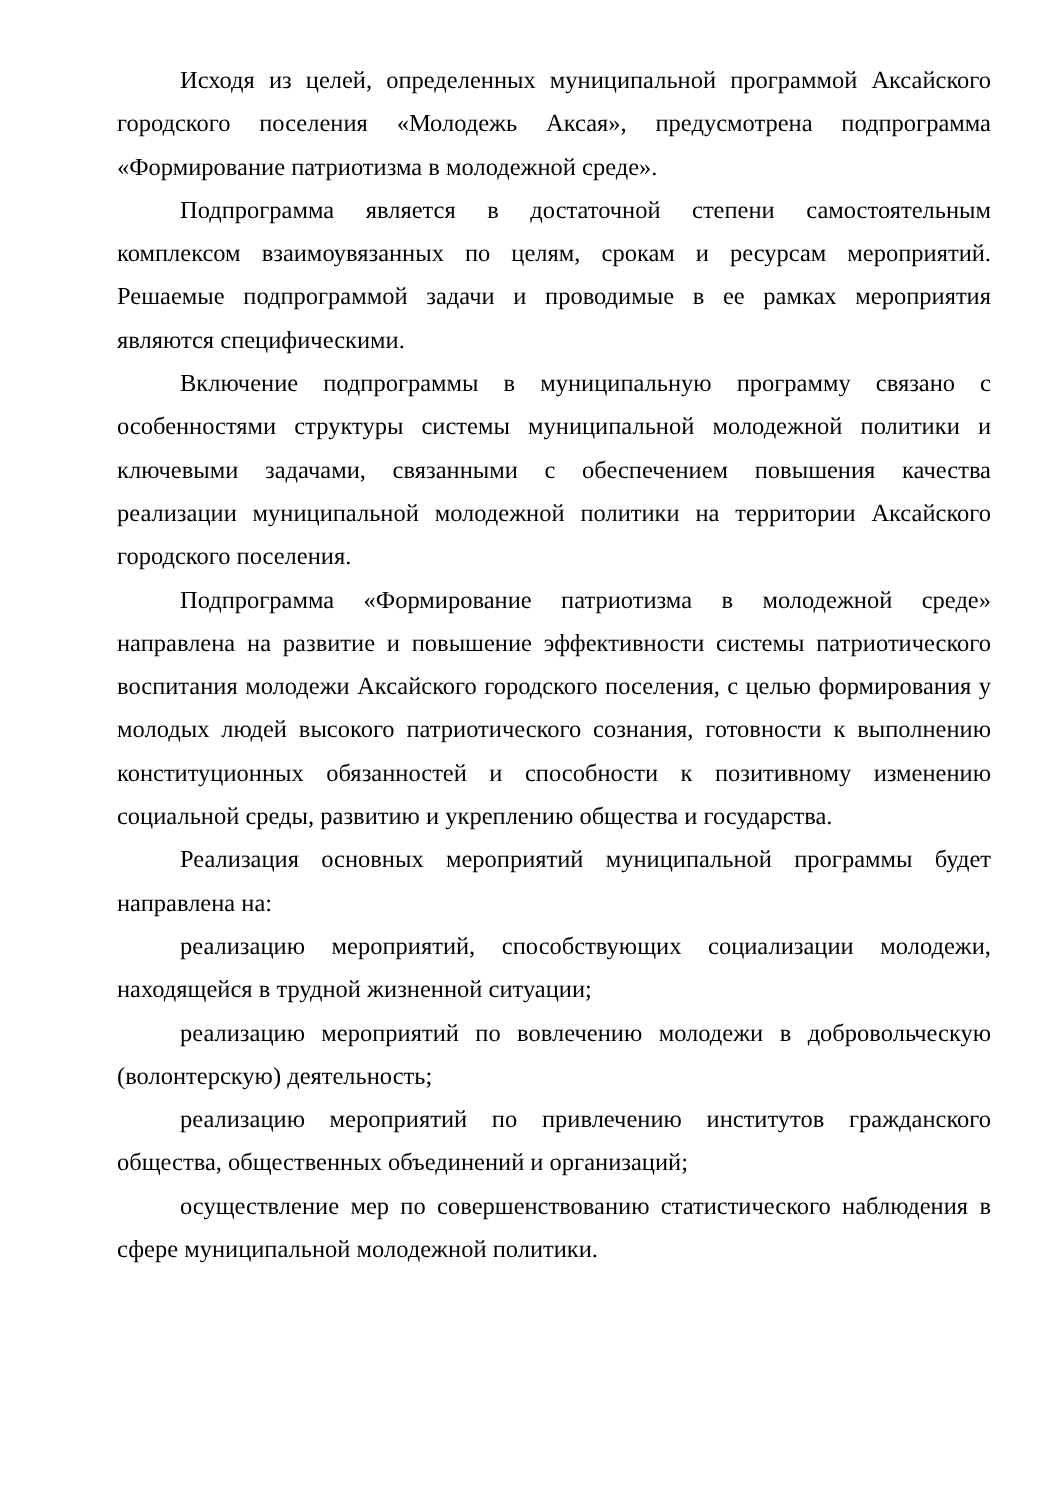Исходя из целей, определенных муниципальной программой Аксайского городского поселения «Молодежь Аксая», предусмотрена подпрограмма «Формирование патриотизма в молодежной среде».
Подпрограмма является в достаточной степени самостоятельным комплексом взаимоувязанных по целям, срокам и ресурсам мероприятий. Решаемые подпрограммой задачи и проводимые в ее рамках мероприятия являются специфическими.
Включение подпрограммы в муниципальную программу связано с особенностями структуры системы муниципальной молодежной политики и ключевыми задачами, связанными с обеспечением повышения качества реализации муниципальной молодежной политики на территории Аксайского городского поселения.
Подпрограмма «Формирование патриотизма в молодежной среде» направлена на развитие и повышение эффективности системы патриотического воспитания молодежи Аксайского городского поселения, с целью формирования у молодых людей высокого патриотического сознания, готовности к выполнению конституционных обязанностей и способности к позитивному изменению социальной среды, развитию и укреплению общества и государства.
Реализация основных мероприятий муниципальной программы будет направлена на:
реализацию мероприятий, способствующих социализации молодежи, находящейся в трудной жизненной ситуации;
реализацию мероприятий по вовлечению молодежи в добровольческую (волонтерскую) деятельность;
реализацию мероприятий по привлечению институтов гражданского общества, общественных объединений и организаций;
осуществление мер по совершенствованию статистического наблюдения в сфере муниципальной молодежной политики.